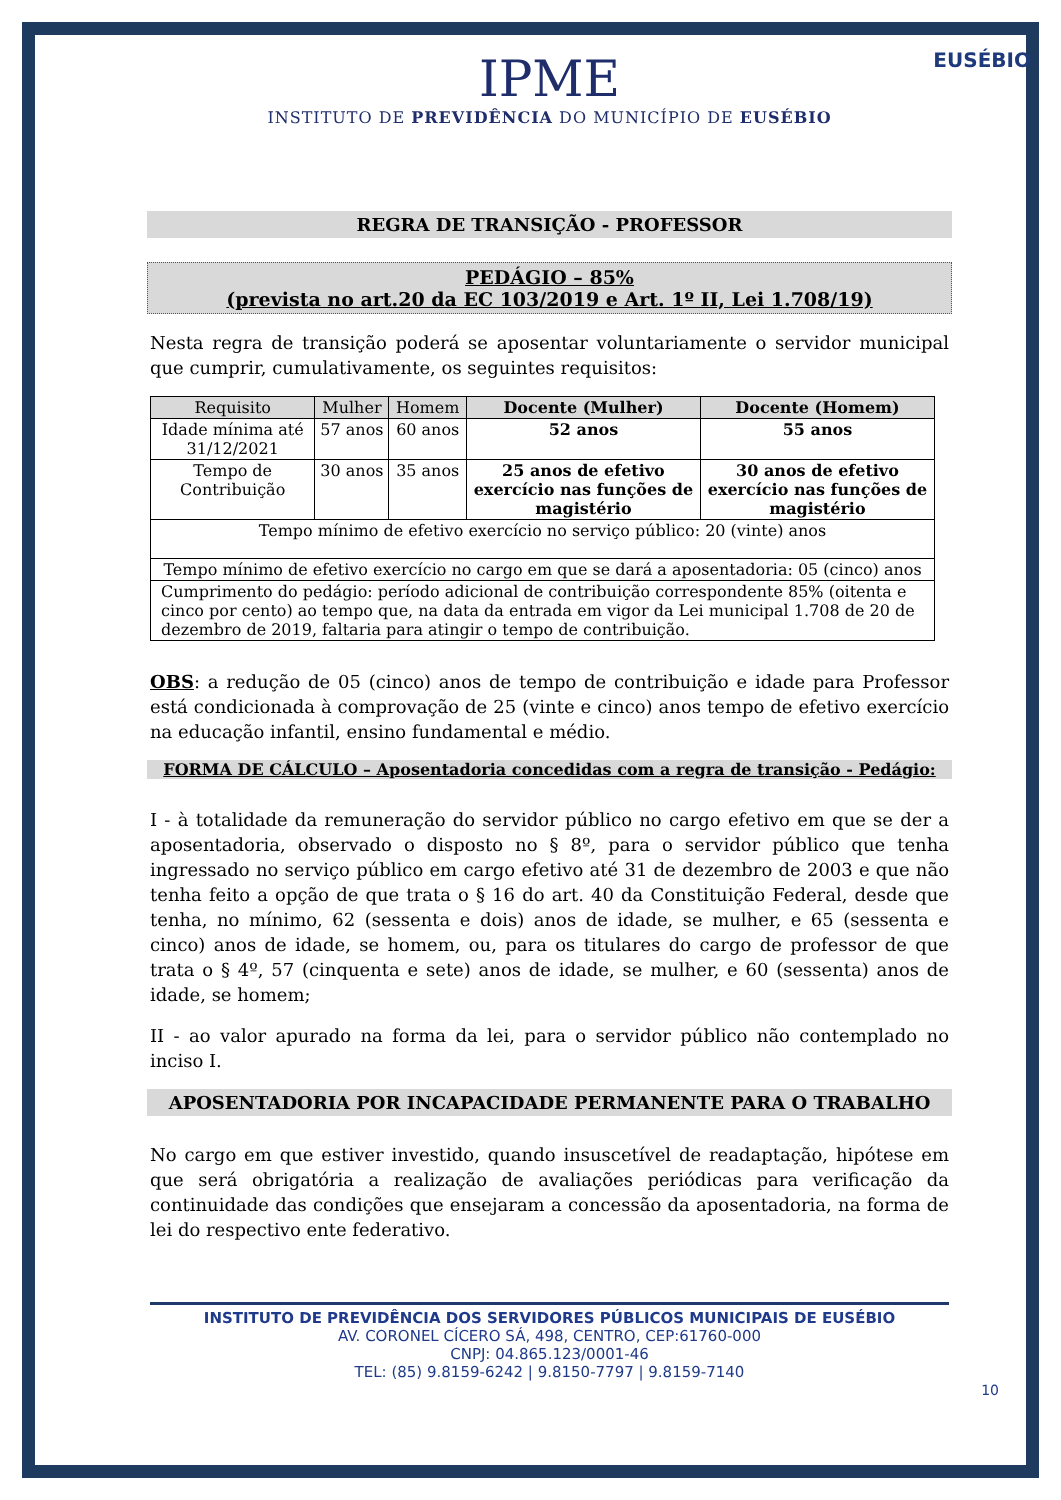EUSÉBIO
IPME
INSTITUTO DE PREVIDÊNCIA DO MUNICÍPIO DE EUSÉBIO
REGRA DE TRANSIÇÃO - PROFESSOR
PEDÁGIO – 85%
(prevista no art.20 da EC 103/2019 e Art. 1º II, Lei 1.708/19)
Nesta regra de transição poderá se aposentar voluntariamente o servidor municipal que cumprir, cumulativamente, os seguintes requisitos:
| Requisito | Mulher | Homem | Docente (Mulher) | Docente (Homem) |
| --- | --- | --- | --- | --- |
| Idade mínima até 31/12/2021 | 57 anos | 60 anos | 52 anos | 55 anos |
| Tempo de Contribuição | 30 anos | 35 anos | 25 anos de efetivo exercício nas funções de magistério | 30 anos de efetivo exercício nas funções de magistério |
| Tempo mínimo de efetivo exercício no serviço público: 20 (vinte) anos | | | | |
| Tempo mínimo de efetivo exercício no cargo em que se dará a aposentadoria: 05 (cinco) anos | | | | |
| Cumprimento do pedágio: período adicional de contribuição correspondente 85% (oitenta e cinco por cento) ao tempo que, na data da entrada em vigor da Lei municipal 1.708 de 20 de dezembro de 2019, faltaria para atingir o tempo de contribuição. | | | | |
OBS: a redução de 05 (cinco) anos de tempo de contribuição e idade para Professor está condicionada à comprovação de 25 (vinte e cinco) anos tempo de efetivo exercício na educação infantil, ensino fundamental e médio.
FORMA DE CÁLCULO – Aposentadoria concedidas com a regra de transição - Pedágio:
I - à totalidade da remuneração do servidor público no cargo efetivo em que se der a aposentadoria, observado o disposto no § 8º, para o servidor público que tenha ingressado no serviço público em cargo efetivo até 31 de dezembro de 2003 e que não tenha feito a opção de que trata o § 16 do art. 40 da Constituição Federal, desde que tenha, no mínimo, 62 (sessenta e dois) anos de idade, se mulher, e 65 (sessenta e cinco) anos de idade, se homem, ou, para os titulares do cargo de professor de que trata o § 4º, 57 (cinquenta e sete) anos de idade, se mulher, e 60 (sessenta) anos de idade, se homem;
II - ao valor apurado na forma da lei, para o servidor público não contemplado no inciso I.
APOSENTADORIA POR INCAPACIDADE PERMANENTE PARA O TRABALHO
No cargo em que estiver investido, quando insuscetível de readaptação, hipótese em que será obrigatória a realização de avaliações periódicas para verificação da continuidade das condições que ensejaram a concessão da aposentadoria, na forma de lei do respectivo ente federativo.
INSTITUTO DE PREVIDÊNCIA DOS SERVIDORES PÚBLICOS MUNICIPAIS DE EUSÉBIO
AV. CORONEL CÍCERO SÁ, 498, CENTRO, CEP:61760-000
CNPJ: 04.865.123/0001-46
TEL: (85) 9.8159-6242 | 9.8150-7797 | 9.8159-7140
10